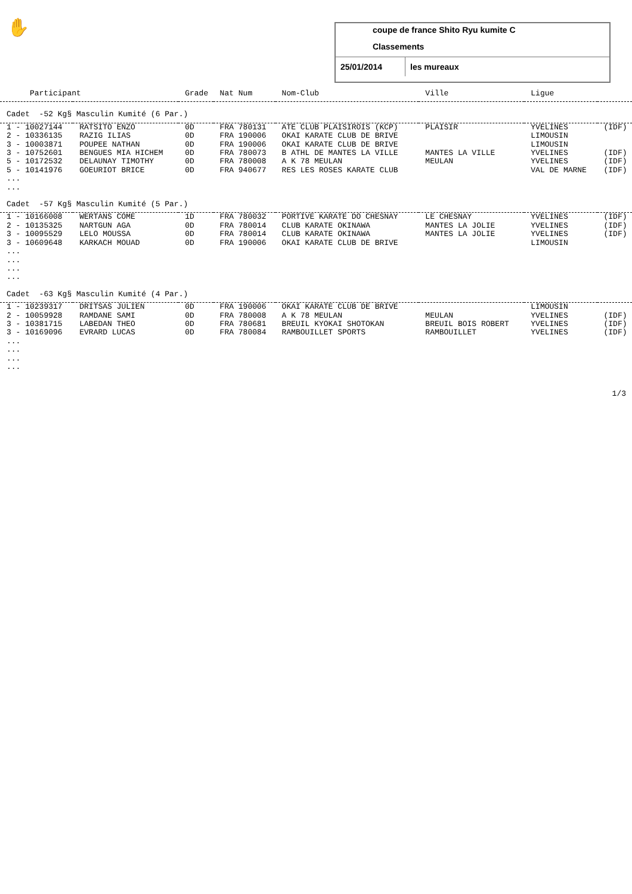✋
coupe de france Shito Ryu kumite C
Classements
25/01/2014 les mureaux
| Participant | | Grade | Nat Num | Nom-Club | Ville | Ligue | |
| --- | --- | --- | --- | --- | --- | --- | --- |
| Cadet -52 Kg§ Masculin Kumité (6 Par.) | | | | | | | |
| 1 - 10027144 | RATSITO ENZO | 0D | FRA 780131 | ATE CLUB PLAISIROIS (KCP) | PLAISIR | YVELINES | (IDF) |
| 2 - 10336135 | RAZIG ILIAS | 0D | FRA 190006 | OKAI KARATE CLUB DE BRIVE | | LIMOUSIN | |
| 3 - 10003871 | POUPEE NATHAN | 0D | FRA 190006 | OKAI KARATE CLUB DE BRIVE | | LIMOUSIN | |
| 3 - 10752601 | BENGUES MIA HICHEM | 0D | FRA 780073 | B ATHL DE MANTES LA VILLE | MANTES LA VILLE | YVELINES | (IDF) |
| 5 - 10172532 | DELAUNAY TIMOTHY | 0D | FRA 780008 | A K 78 MEULAN | MEULAN | YVELINES | (IDF) |
| 5 - 10141976 | GOEURIOT BRICE | 0D | FRA 940677 | RES LES ROSES KARATE CLUB | | VAL DE MARNE | (IDF) |
| ... | | | | | | | |
| ... | | | | | | | |
| Cadet -57 Kg§ Masculin Kumité (5 Par.) | | | | | | | |
| 1 - 10166008 | WERTANS COME | 1D | FRA 780032 | PORTIVE KARATE DO CHESNAY | LE CHESNAY | YVELINES | (IDF) |
| 2 - 10135325 | NARTGUN AGA | 0D | FRA 780014 | CLUB KARATE OKINAWA | MANTES LA JOLIE | YVELINES | (IDF) |
| 3 - 10095529 | LELO MOUSSA | 0D | FRA 780014 | CLUB KARATE OKINAWA | MANTES LA JOLIE | YVELINES | (IDF) |
| 3 - 10609648 | KARKACH MOUAD | 0D | FRA 190006 | OKAI KARATE CLUB DE BRIVE | | LIMOUSIN | |
| ... | | | | | | | |
| ... | | | | | | | |
| ... | | | | | | | |
| ... | | | | | | | |
| Cadet -63 Kg§ Masculin Kumité (4 Par.) | | | | | | | |
| 1 - 10239317 | DRITSAS JULIEN | 0D | FRA 190006 | OKAI KARATE CLUB DE BRIVE | | LIMOUSIN | |
| 2 - 10059928 | RAMDANE SAMI | 0D | FRA 780008 | A K 78 MEULAN | MEULAN | YVELINES | (IDF) |
| 3 - 10381715 | LABEDAN THEO | 0D | FRA 780681 | BREUIL KYOKAI SHOTOKAN | BREUIL BOIS ROBERT | YVELINES | (IDF) |
| 3 - 10169096 | EVRARD LUCAS | 0D | FRA 780084 | RAMBOUILLET SPORTS | RAMBOUILLET | YVELINES | (IDF) |
| ... | | | | | | | |
| ... | | | | | | | |
| ... | | | | | | | |
| ... | | | | | | | |
1/3